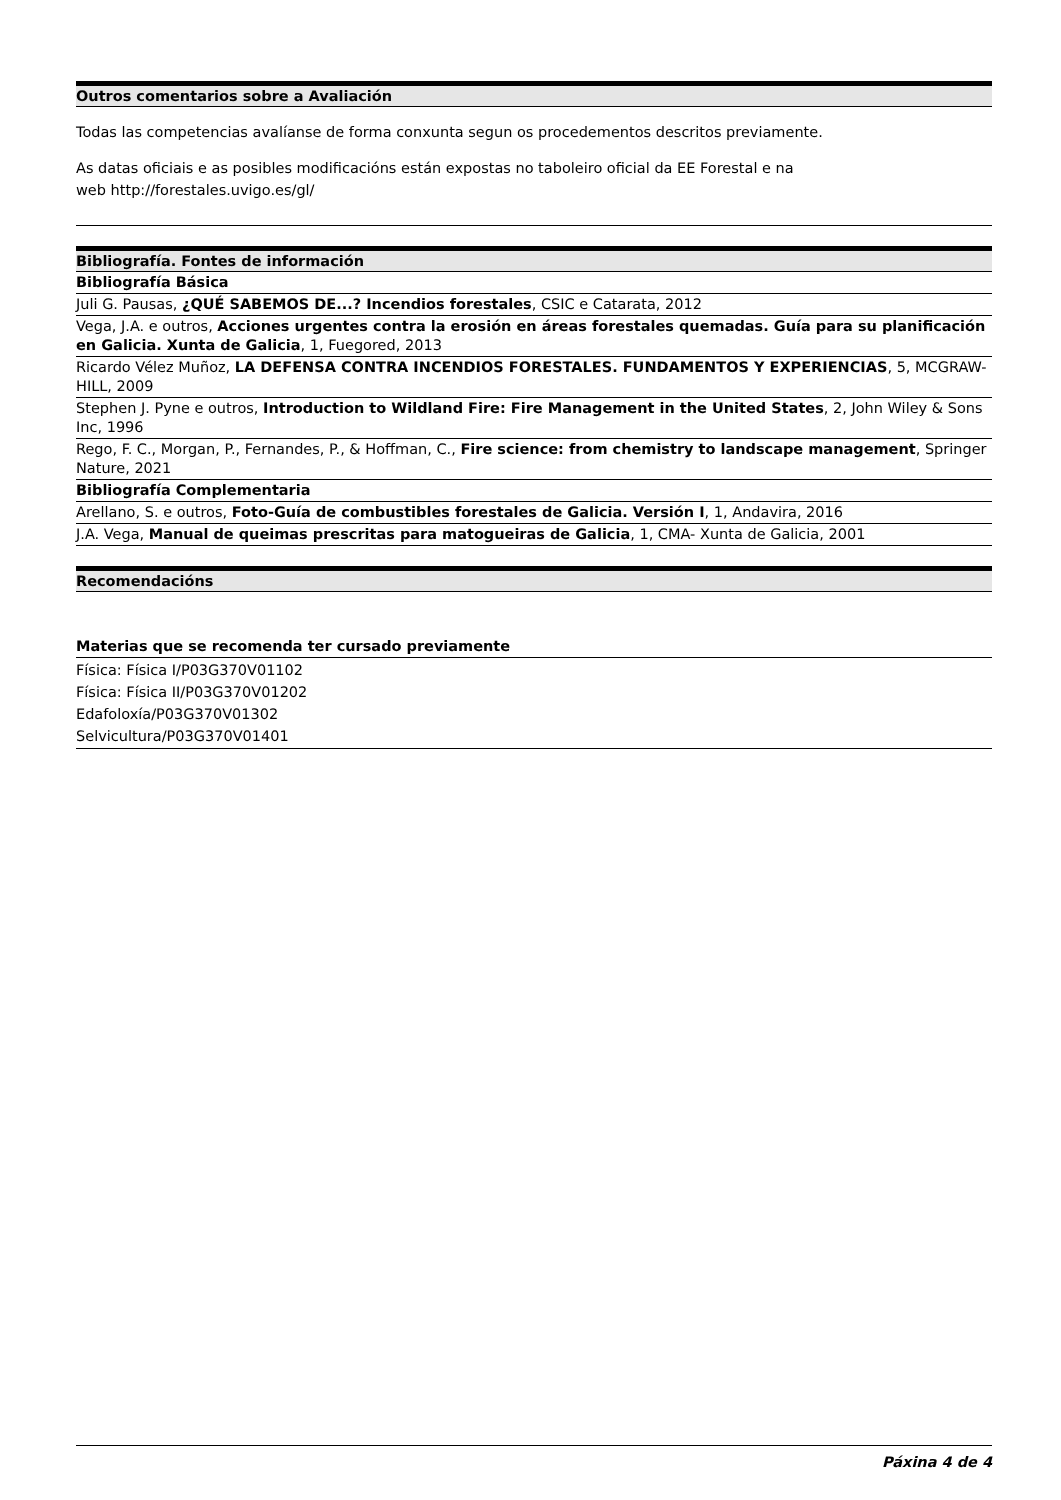| Outros comentarios sobre a Avaliación |
| --- |
Todas las competencias avalíanse de forma conxunta segun os procedementos descritos previamente.
As datas oficiais e as posibles modificacións están expostas no taboleiro oficial da EE Forestal e na
web http://forestales.uvigo.es/gl/
| Bibliografía. Fontes de información |
| --- |
| Bibliografía Básica |
| Juli G. Pausas, ¿QUÉ SABEMOS DE...? Incendios forestales , CSIC e Catarata, 2012 |
| Vega, J.A. e outros, Acciones urgentes contra la erosión en áreas forestales quemadas. Guía para su planificación en Galicia. Xunta de Galicia , 1, Fuegored, 2013 |
| Ricardo Vélez Muñoz, LA DEFENSA CONTRA INCENDIOS FORESTALES. FUNDAMENTOS Y EXPERIENCIAS , 5, MCGRAW-HILL, 2009 |
| Stephen J. Pyne e outros, Introduction to Wildland Fire: Fire Management in the United States , 2, John Wiley & Sons Inc, 1996 |
| Rego, F. C., Morgan, P., Fernandes, P., & Hoffman, C., Fire science: from chemistry to landscape management , Springer Nature, 2021 |
| Bibliografía Complementaria |
| Arellano, S. e outros, Foto-Guía de combustibles forestales de Galicia. Versión I , 1, Andavira, 2016 |
| J.A. Vega, Manual de queimas prescritas para matogueiras de Galicia , 1, CMA- Xunta de Galicia, 2001 |
| Recomendacións |
| --- |
| Materias que se recomenda ter cursado previamente |
| Física: Física I/P03G370V01102 Física: Física II/P03G370V01202 Edafoloxía/P03G370V01302 Selvicultura/P03G370V01401 |
Páxina 4 de 4